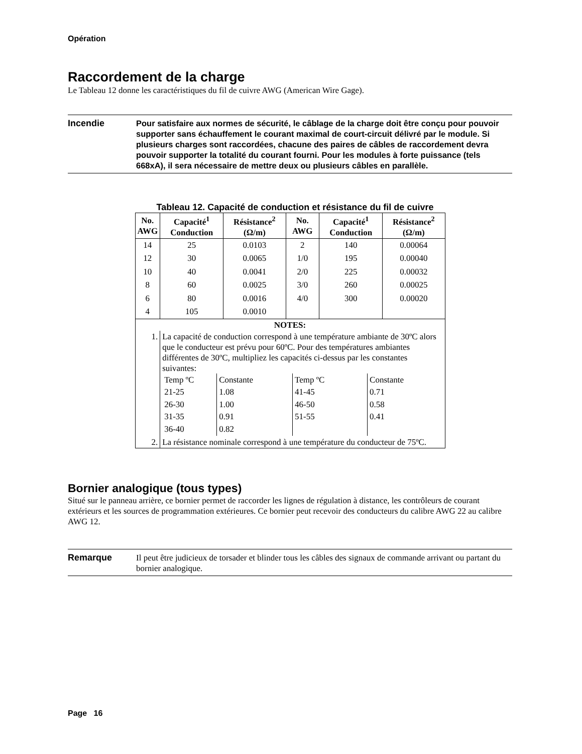Opération
Raccordement de la charge
Le Tableau 12 donne les caractéristiques du fil de cuivre AWG (American Wire Gage).
Incendie
Pour satisfaire aux normes de sécurité, le câblage de la charge doit être conçu pour pouvoir supporter sans échauffement le courant maximal de court-circuit délivré par le module. Si plusieurs charges sont raccordées, chacune des paires de câbles de raccordement devra pouvoir supporter la totalité du courant fourni. Pour les modules à forte puissance (tels 668xA), il sera nécessaire de mettre deux ou plusieurs câbles en parallèle.
Tableau 12. Capacité de conduction et résistance du fil de cuivre
| No. AWG | Capacité<sup>1</sup> Conduction | Résistance<sup>2</sup> (Ω/m) | No. AWG | Capacité<sup>1</sup> Conduction | Résistance<sup>2</sup> (Ω/m) |
| --- | --- | --- | --- | --- | --- |
| 14 | 25 | 0.0103 | 2 | 140 | 0.00064 |
| 12 | 30 | 0.0065 | 1/0 | 195 | 0.00040 |
| 10 | 40 | 0.0041 | 2/0 | 225 | 0.00032 |
| 8 | 60 | 0.0025 | 3/0 | 260 | 0.00025 |
| 6 | 80 | 0.0016 | 4/0 | 300 | 0.00020 |
| 4 | 105 | 0.0010 | | | |
| NOTES: | | | | | |
| 1. | La capacité de conduction correspond à une température ambiante de 30ºC alors que le conducteur est prévu pour 60ºC. Pour des températures ambiantes différentes de 30ºC, multipliez les capacités ci-dessus par les constantes suivantes: / Temp ºC 21-25 26-30 31-35 36-40 / Constante 1.08 1.00 0.91 0.82 / Temp ºC 41-45 46-50 51-55 / Constante 0.71 0.58 0.41 / | | | | |
| 2. | La résistance nominale correspond à une température du conducteur de 75ºC. | | | | |
Bornier analogique (tous types)
Situé sur le panneau arrière, ce bornier permet de raccorder les lignes de régulation à distance, les contrôleurs de courant extérieurs et les sources de programmation extérieures. Ce bornier peut recevoir des conducteurs du calibre AWG 22 au calibre AWG 12.
Remarque
Il peut être judicieux de torsader et blinder tous les câbles des signaux de commande arrivant ou partant du bornier analogique.
Page 16